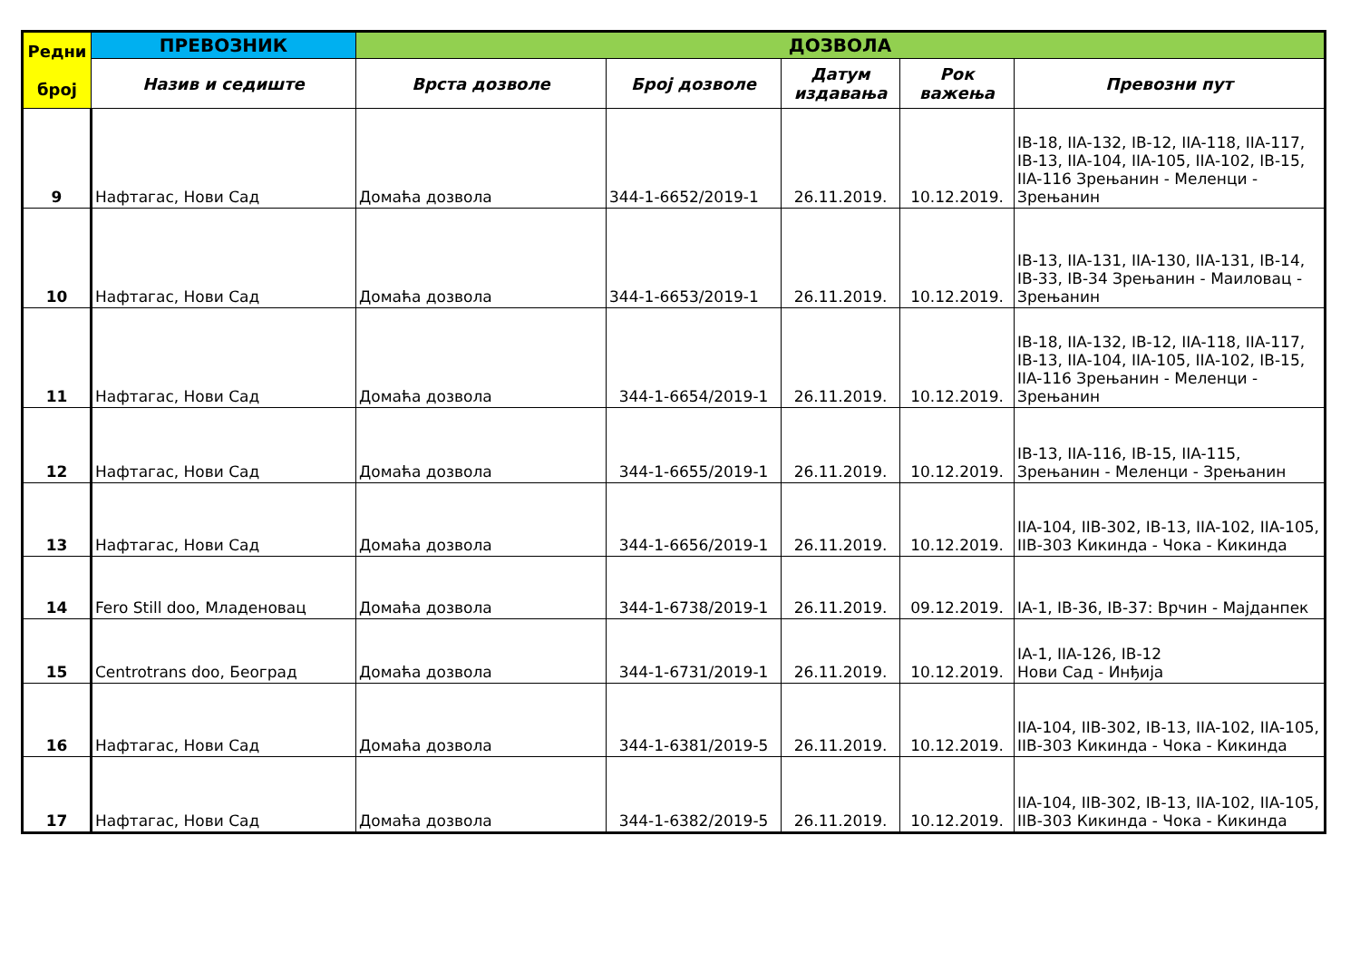| Редни број | ПРЕВОЗНИК | ДОЗВОЛА | | | | |
| --- | --- | --- | --- | --- | --- | --- |
| | Назив и седиште | Врста дозволе | Број дозволе | Датум издавања | Рок важења | Превозни пут |
| 9 | Нафтагас, Нови Сад | Домаћа дозвола | 344-1-6652/2019-1 | 26.11.2019. | 10.12.2019. | IB-18, IIA-132, IB-12, IIA-118, IIA-117, IB-13, IIA-104, IIA-105, IIA-102, IB-15, IIA-116 Зрењанин - Меленци - Зрењанин |
| 10 | Нафтагас, Нови Сад | Домаћа дозвола | 344-1-6653/2019-1 | 26.11.2019. | 10.12.2019. | IB-13, IIA-131, IIA-130, IIA-131, IB-14, IB-33, IB-34 Зрењанин - Маиловац - Зрењанин |
| 11 | Нафтагас, Нови Сад | Домаћа дозвола | 344-1-6654/2019-1 | 26.11.2019. | 10.12.2019. | IB-18, IIA-132, IB-12, IIA-118, IIA-117, IB-13, IIA-104, IIA-105, IIA-102, IB-15, IIA-116 Зрењанин - Меленци - Зрењанин |
| 12 | Нафтагас, Нови Сад | Домаћа дозвола | 344-1-6655/2019-1 | 26.11.2019. | 10.12.2019. | IB-13, IIA-116, IB-15, IIA-115, Зрењанин - Меленци - Зрењанин |
| 13 | Нафтагас, Нови Сад | Домаћа дозвола | 344-1-6656/2019-1 | 26.11.2019. | 10.12.2019. | IIA-104, IIB-302, IB-13, IIA-102, IIA-105, IIB-303 Кикинда - Чока - Кикинда |
| 14 | Fero Still doo, Младеновац | Домаћа дозвола | 344-1-6738/2019-1 | 26.11.2019. | 09.12.2019. | IA-1, IB-36, IB-37: Врчин - Мајданпек |
| 15 | Centrotrans doo, Београд | Домаћа дозвола | 344-1-6731/2019-1 | 26.11.2019. | 10.12.2019. | IA-1, IIA-126, IB-12 Нови Сад - Инђија |
| 16 | Нафтагас, Нови Сад | Домаћа дозвола | 344-1-6381/2019-5 | 26.11.2019. | 10.12.2019. | IIA-104, IIB-302, IB-13, IIA-102, IIA-105, IIB-303 Кикинда - Чока - Кикинда |
| 17 | Нафтагас, Нови Сад | Домаћа дозвола | 344-1-6382/2019-5 | 26.11.2019. | 10.12.2019. | IIA-104, IIB-302, IB-13, IIA-102, IIA-105, IIB-303 Кикинда - Чока - Кикинда |